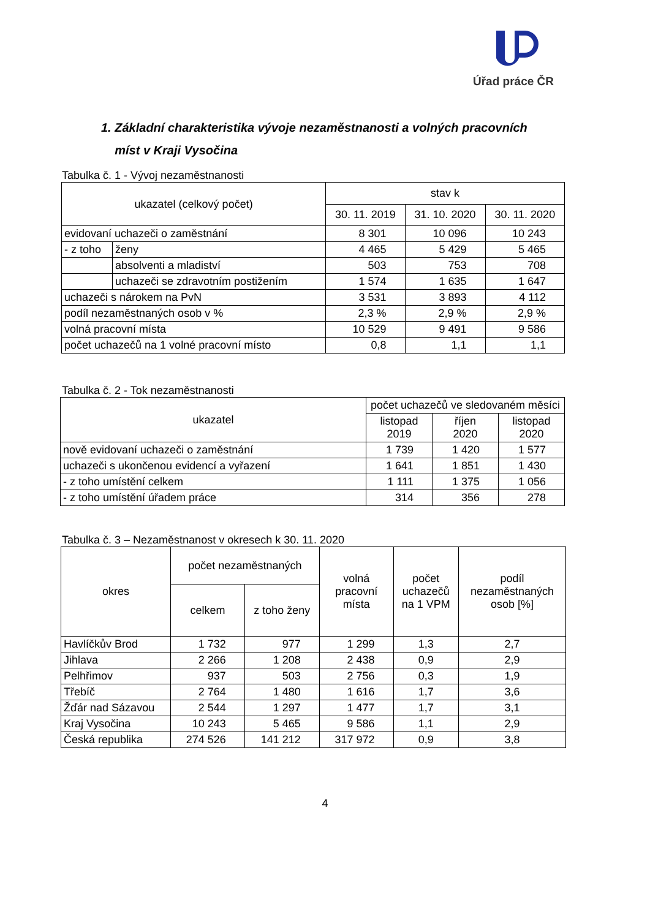Úřad práce ČR
1. Základní charakteristika vývoje nezaměstnanosti a volných pracovních
míst v Kraji Vysočina
Tabulka č. 1 - Vývoj nezaměstnanosti
| ukazatel (celkový počet) | | stav k | | |
| --- | --- | --- | --- | --- |
| | | 30. 11. 2019 | 31. 10. 2020 | 30. 11. 2020 |
| evidovaní uchazeči o zaměstnání | | 8 301 | 10 096 | 10 243 |
| - z toho | ženy | 4 465 | 5 429 | 5 465 |
| | absolventi a mladiství | 503 | 753 | 708 |
| | uchazeči se zdravotním postižením | 1 574 | 1 635 | 1 647 |
| uchazeči s nárokem na PvN | | 3 531 | 3 893 | 4 112 |
| podíl nezaměstnaných osob v % | | 2,3 % | 2,9 % | 2,9 % |
| volná pracovní místa | | 10 529 | 9 491 | 9 586 |
| počet uchazečů na 1 volné pracovní místo | | 0,8 | 1,1 | 1,1 |
Tabulka č. 2 - Tok nezaměstnanosti
| ukazatel | počet uchazečů ve sledovaném měsíci | | |
| --- | --- | --- | --- |
| | listopad 2019 | říjen 2020 | listopad 2020 |
| nově evidovaní uchazeči o zaměstnání | 1 739 | 1 420 | 1 577 |
| uchazeči s ukončenou evidencí a vyřazení | 1 641 | 1 851 | 1 430 |
| - z toho umístění celkem | 1 111 | 1 375 | 1 056 |
| - z toho umístění úřadem práce | 314 | 356 | 278 |
Tabulka č. 3 – Nezaměstnanost v okresech k 30. 11. 2020
| okres | počet nezaměstnaných | | volná pracovní místa | počet uchazečů na 1 VPM | podíl nezaměstnaných osob [%] |
| --- | --- | --- | --- | --- | --- |
| | celkem | z toho ženy | | | |
| Havlíčkův Brod | 1 732 | 977 | 1 299 | 1,3 | 2,7 |
| Jihlava | 2 266 | 1 208 | 2 438 | 0,9 | 2,9 |
| Pelhřimov | 937 | 503 | 2 756 | 0,3 | 1,9 |
| Třebíč | 2 764 | 1 480 | 1 616 | 1,7 | 3,6 |
| Žďár nad Sázavou | 2 544 | 1 297 | 1 477 | 1,7 | 3,1 |
| Kraj Vysočina | 10 243 | 5 465 | 9 586 | 1,1 | 2,9 |
| Česká republika | 274 526 | 141 212 | 317 972 | 0,9 | 3,8 |
4